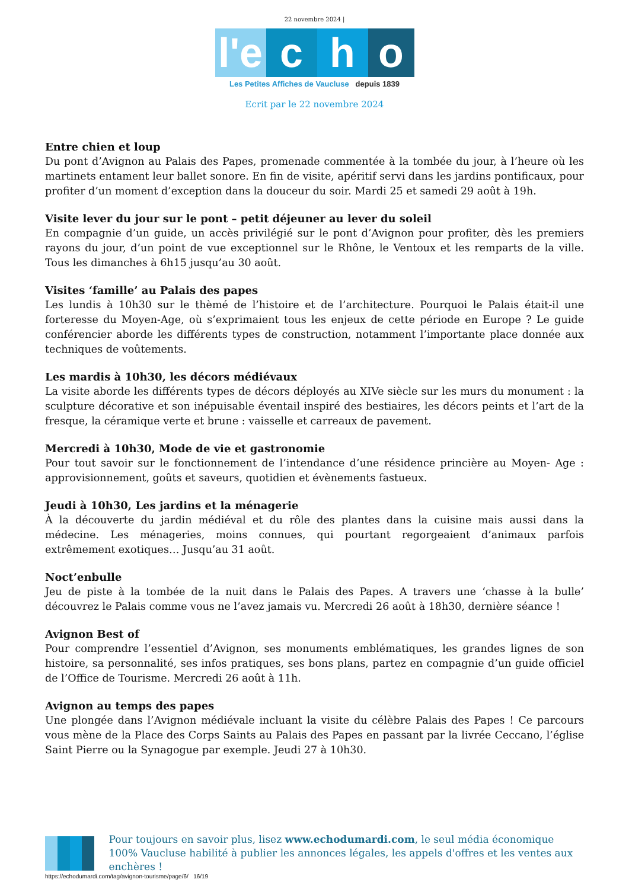22 novembre 2024 |
l'e
c
h
o
Les Petites Affiches de Vaucluse depuis 1839
Ecrit par le 22 novembre 2024
Entre chien et loup
Du pont d’Avignon au Palais des Papes, promenade commentée à la tombée du jour, à l’heure où les martinets entament leur ballet sonore. En fin de visite, apéritif servi dans les jardins pontificaux, pour profiter d’un moment d’exception dans la douceur du soir. Mardi 25 et samedi 29 août à 19h.
Visite lever du jour sur le pont – petit déjeuner au lever du soleil
En compagnie d’un guide, un accès privilégié sur le pont d’Avignon pour profiter, dès les premiers rayons du jour, d’un point de vue exceptionnel sur le Rhône, le Ventoux et les remparts de la ville. Tous les dimanches à 6h15 jusqu’au 30 août.
Visites ‘famille’ au Palais des papes
Les lundis à 10h30 sur le thèmé de l’histoire et de l’architecture. Pourquoi le Palais était-il une forteresse du Moyen-Age, où s’exprimaient tous les enjeux de cette période en Europe ? Le guide conférencier aborde les différents types de construction, notamment l’importante place donnée aux techniques de voûtements.
Les mardis à 10h30, les décors médiévaux
La visite aborde les différents types de décors déployés au XIVe siècle sur les murs du monument : la sculpture décorative et son inépuisable éventail inspiré des bestiaires, les décors peints et l’art de la fresque, la céramique verte et brune : vaisselle et carreaux de pavement.
Mercredi à 10h30, Mode de vie et gastronomie
Pour tout savoir sur le fonctionnement de l’intendance d’une résidence princière au Moyen- Age : approvisionnement, goûts et saveurs, quotidien et évènements fastueux.
Jeudi à 10h30, Les jardins et la ménagerie
À la découverte du jardin médiéval et du rôle des plantes dans la cuisine mais aussi dans la médecine. Les ménageries, moins connues, qui pourtant regorgeaient d’animaux parfois extrêmement exotiques… Jusqu’au 31 août.
Noct’enbulle
Jeu de piste à la tombée de la nuit dans le Palais des Papes. A travers une ‘chasse à la bulle’ découvrez le Palais comme vous ne l’avez jamais vu. Mercredi 26 août à 18h30, dernière séance !
Avignon Best of
Pour comprendre l’essentiel d’Avignon, ses monuments emblématiques, les grandes lignes de son histoire, sa personnalité, ses infos pratiques, ses bons plans, partez en compagnie d’un guide officiel de l’Office de Tourisme. Mercredi 26 août à 11h.
Avignon au temps des papes
Une plongée dans l’Avignon médiévale incluant la visite du célèbre Palais des Papes ! Ce parcours vous mène de la Place des Corps Saints au Palais des Papes en passant par la livrée Ceccano, l’église Saint Pierre ou la Synagogue par exemple. Jeudi 27 à 10h30.
Pour toujours en savoir plus, lisez www.echodumardi.com, le seul média économique 100% Vaucluse habilité à publier les annonces légales, les appels d'offres et les ventes aux enchères !
https://echodumardi.com/tag/avignon-tourisme/page/6/ 16/19